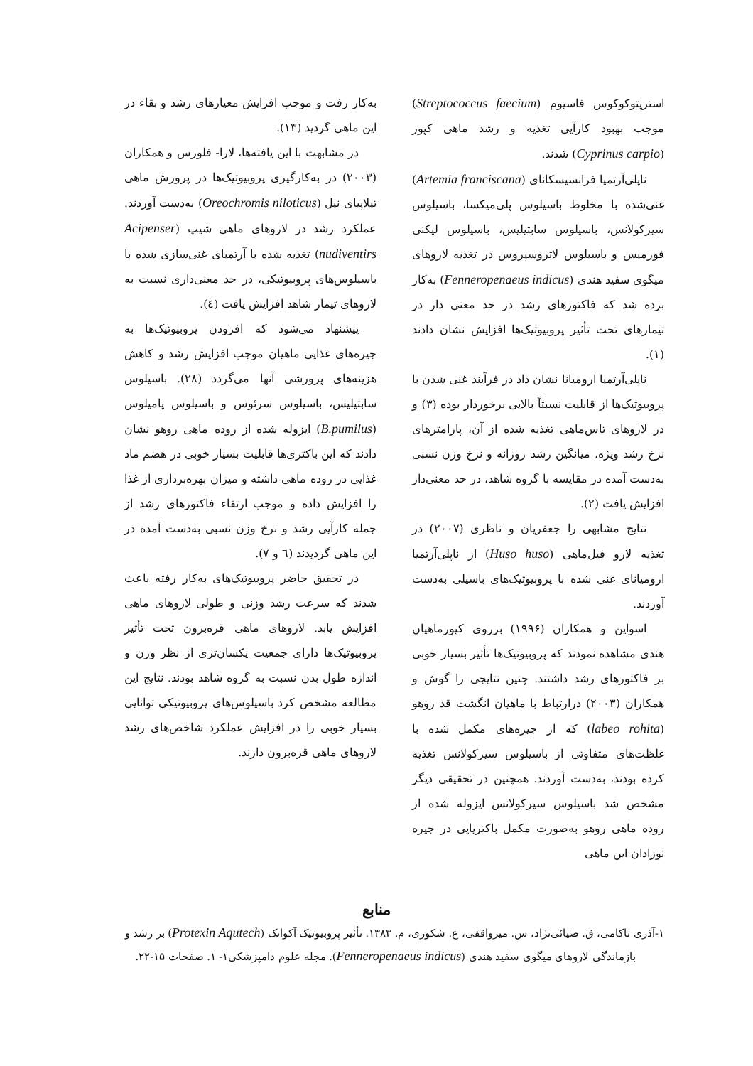استرپتوکوکوس فاسیوم (Streptococcus faecium) موجب بهبود کارآیی تغذیه و رشد ماهی کپور (Cyprinus carpio) شدند.
ناپلی‌آرتمیا فرانسیسکانای (Artemia franciscana) غنی‌شده با مخلوط باسیلوس پلی‌میکسا، باسیلوس سیرکولانس، باسیلوس سابتیلیس، باسیلوس لیکنی فورمیس و باسیلوس لاتروسپروس در تغذیه لاروهای میگوی سفید هندی (Fenneropenaeus indicus) به‌کار برده شد که فاکتورهای رشد در حد معنی دار در تیمارهای تحت تأثیر پروبیوتیک‌ها افزایش نشان دادند (۱).
ناپلی‌آرتمیا ارومیانا نشان داد در فرآیند غنی شدن با پروبیوتیک‌ها از قابلیت نسبتاً بالایی برخوردار بوده (۳) و در لاروهای تاس‌ماهی تغذیه شده از آن، پارامترهای نرخ رشد ویژه، میانگین رشد روزانه و نرخ وزن نسبی به‌دست آمده در مقایسه با گروه شاهد، در حد معنی‌دار افزایش یافت (۲).
نتایج مشابهی را جعفریان و ناظری (۲۰۰۷) در تغذیه لارو فیل‌ماهی (Huso huso) از ناپلی‌آرتمیا ارومیانای غنی شده با پروبیوتیک‌های باسیلی به‌دست آوردند.
اسواین و همکاران (۱۹۹۶) برروی کپورماهیان هندی مشاهده نمودند که پروبیوتیک‌ها تأثیر بسیار خوبی بر فاکتورهای رشد داشتند. چنین نتایجی را گوش و همکاران (۲۰۰۳) درارتباط با ماهیان انگشت قد روهو (labeo rohita) که از جیره‌های مکمل شده با غلظت‌های متفاوتی از باسیلوس سیرکولانس تغذیه کرده بودند، به‌دست آوردند. همچنین در تحقیقی دیگر مشخص شد باسیلوس سیرکولانس ایزوله شده از روده ماهی روهو به‌صورت مکمل باکتریایی در جیره نوزادان این ماهی
به‌کار رفت و موجب افزایش معیارهای رشد و بقاء در این ماهی گردید (۱۳).
در مشابهت با این یافته‌ها، لارا- فلورس و همکاران (۲۰۰۳) در به‌کارگیری پروبیوتیک‌ها در پرورش ماهی تیلاپیای نیل (Oreochromis niloticus) به‌دست آوردند. عملکرد رشد در لاروهای ماهی شیپ (Acipenser nudiventirs) تغذیه شده با آرتمیای غنی‌سازی شده با باسیلوس‌های پروبیوتیکی، در حد معنی‌داری نسبت به لاروهای تیمار شاهد افزایش یافت (٤).
پیشنهاد می‌شود که افزودن پروبیوتیک‌ها به جیره‌های غذایی ماهیان موجب افزایش رشد و کاهش هزینه‌های پرورشی آنها می‌گردد (۲۸). باسیلوس سابتیلیس، باسیلوس سرئوس و باسیلوس پامیلوس (B.pumilus) ایزوله شده از روده ماهی روهو نشان دادند که این باکتری‌ها قابلیت بسیار خوبی در هضم ماد غذایی در روده ماهی داشته و میزان بهره‌برداری از غذا را افزایش داده و موجب ارتقاء فاکتورهای رشد از جمله کارآیی رشد و نرخ وزن نسبی به‌دست آمده در این ماهی گردیدند (٦ و ۷).
در تحقیق حاضر پروبیوتیک‌های به‌کار رفته باعث شدند که سرعت رشد وزنی و طولی لاروهای ماهی افزایش یابد. لاروهای ماهی قره‌برون تحت تأثیر پروبیوتیک‌ها دارای جمعیت یکسان‌تری از نظر وزن و اندازه طول بدن نسبت به گروه شاهد بودند. نتایج این مطالعه مشخص کرد باسیلوس‌های پروبیوتیکی توانایی بسیار خوبی را در افزایش عملکرد شاخص‌های رشد لاروهای ماهی قره‌برون دارند.
منابع
۱-آذری تاکامی، ق. ضیائی‌نژاد، س. میرواقفی، ع. شکوری، م. ۱۳۸۳. تأثیر پروبیوتیک آکواتک (Protexin Aqutech) بر رشد و بازماندگی لاروهای میگوی سفید هندی (Fenneropenaeus indicus). مجله علوم دامپزشکی۱- ۱. صفحات ۱۵-۲۲.